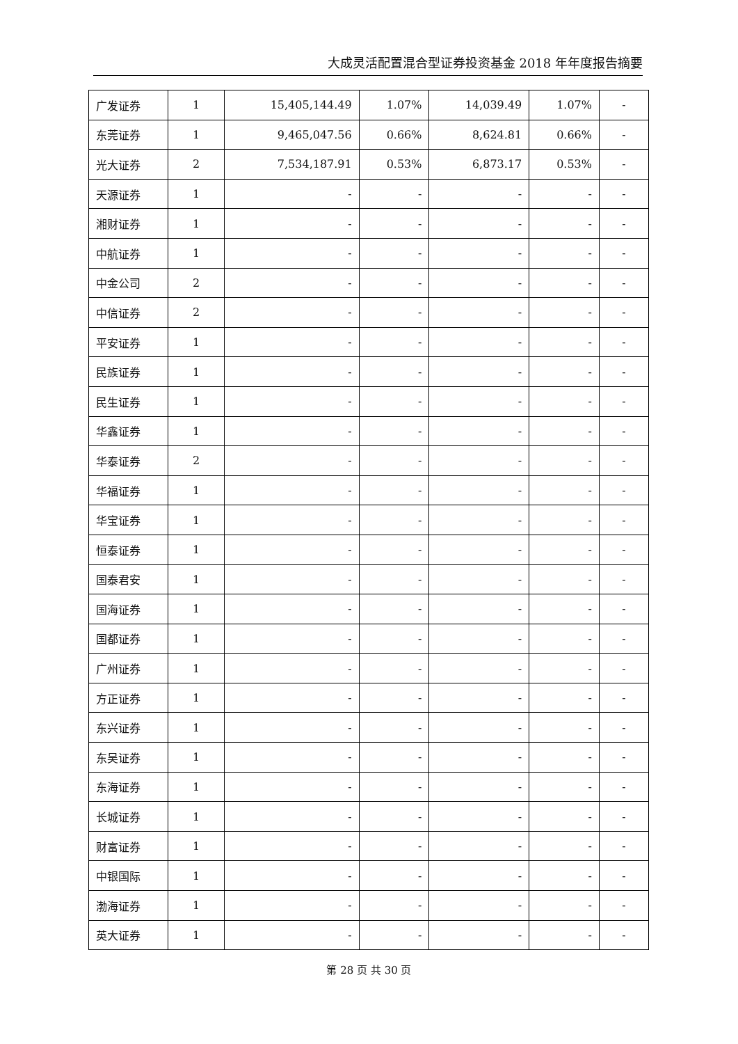大成灵活配置混合型证券投资基金 2018 年年度报告摘要
| 广发证券 | 1 | 15,405,144.49 | 1.07% | 14,039.49 | 1.07% | - |
| 东莞证券 | 1 | 9,465,047.56 | 0.66% | 8,624.81 | 0.66% | - |
| 光大证券 | 2 | 7,534,187.91 | 0.53% | 6,873.17 | 0.53% | - |
| 天源证券 | 1 | - | - | - | - | - |
| 湘财证券 | 1 | - | - | - | - | - |
| 中航证券 | 1 | - | - | - | - | - |
| 中金公司 | 2 | - | - | - | - | - |
| 中信证券 | 2 | - | - | - | - | - |
| 平安证券 | 1 | - | - | - | - | - |
| 民族证券 | 1 | - | - | - | - | - |
| 民生证券 | 1 | - | - | - | - | - |
| 华鑫证券 | 1 | - | - | - | - | - |
| 华泰证券 | 2 | - | - | - | - | - |
| 华福证券 | 1 | - | - | - | - | - |
| 华宝证券 | 1 | - | - | - | - | - |
| 恒泰证券 | 1 | - | - | - | - | - |
| 国泰君安 | 1 | - | - | - | - | - |
| 国海证券 | 1 | - | - | - | - | - |
| 国都证券 | 1 | - | - | - | - | - |
| 广州证券 | 1 | - | - | - | - | - |
| 方正证券 | 1 | - | - | - | - | - |
| 东兴证券 | 1 | - | - | - | - | - |
| 东吴证券 | 1 | - | - | - | - | - |
| 东海证券 | 1 | - | - | - | - | - |
| 长城证券 | 1 | - | - | - | - | - |
| 财富证券 | 1 | - | - | - | - | - |
| 中银国际 | 1 | - | - | - | - | - |
| 渤海证券 | 1 | - | - | - | - | - |
| 英大证券 | 1 | - | - | - | - | - |
第 28 页 共 30 页